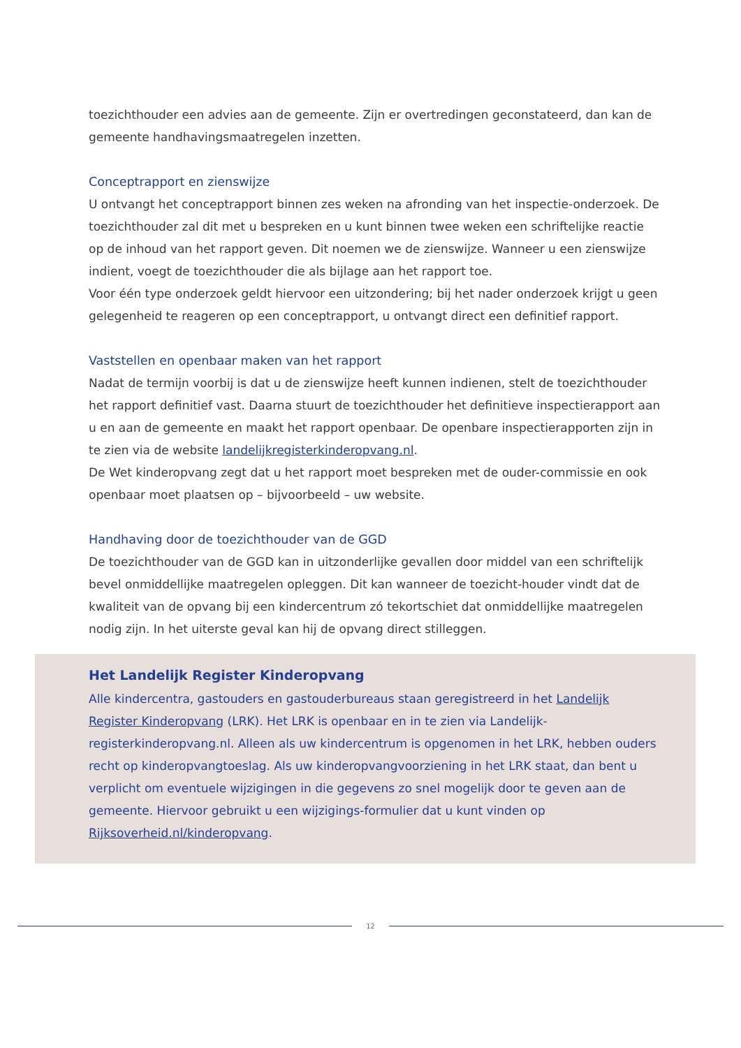toezichthouder een advies aan de gemeente. Zijn er overtredingen geconstateerd, dan kan de gemeente handhavingsmaatregelen inzetten.
Conceptrapport en zienswijze
U ontvangt het conceptrapport binnen zes weken na afronding van het inspectie-onderzoek. De toezichthouder zal dit met u bespreken en u kunt binnen twee weken een schriftelijke reactie op de inhoud van het rapport geven. Dit noemen we de zienswijze. Wanneer u een zienswijze indient, voegt de toezichthouder die als bijlage aan het rapport toe.
Voor één type onderzoek geldt hiervoor een uitzondering; bij het nader onderzoek krijgt u geen gelegenheid te reageren op een conceptrapport, u ontvangt direct een definitief rapport.
Vaststellen en openbaar maken van het rapport
Nadat de termijn voorbij is dat u de zienswijze heeft kunnen indienen, stelt de toezichthouder het rapport definitief vast. Daarna stuurt de toezichthouder het definitieve inspectierapport aan u en aan de gemeente en maakt het rapport openbaar. De openbare inspectierapporten zijn in te zien via de website landelijkregisterkinderopvang.nl.
De Wet kinderopvang zegt dat u het rapport moet bespreken met de ouder-commissie en ook openbaar moet plaatsen op – bijvoorbeeld – uw website.
Handhaving door de toezichthouder van de GGD
De toezichthouder van de GGD kan in uitzonderlijke gevallen door middel van een schriftelijk bevel onmiddellijke maatregelen opleggen. Dit kan wanneer de toezicht-houder vindt dat de kwaliteit van de opvang bij een kindercentrum zó tekortschiet dat onmiddellijke maatregelen nodig zijn. In het uiterste geval kan hij de opvang direct stilleggen.
Het Landelijk Register Kinderopvang
Alle kindercentra, gastouders en gastouderbureaus staan geregistreerd in het Landelijk Register Kinderopvang (LRK). Het LRK is openbaar en in te zien via Landelijk-registerkinderopvang.nl. Alleen als uw kindercentrum is opgenomen in het LRK, hebben ouders recht op kinderopvangtoeslag. Als uw kinderopvangvoorziening in het LRK staat, dan bent u verplicht om eventuele wijzigingen in die gegevens zo snel mogelijk door te geven aan de gemeente. Hiervoor gebruikt u een wijzigings-formulier dat u kunt vinden op Rijksoverheid.nl/kinderopvang.
12